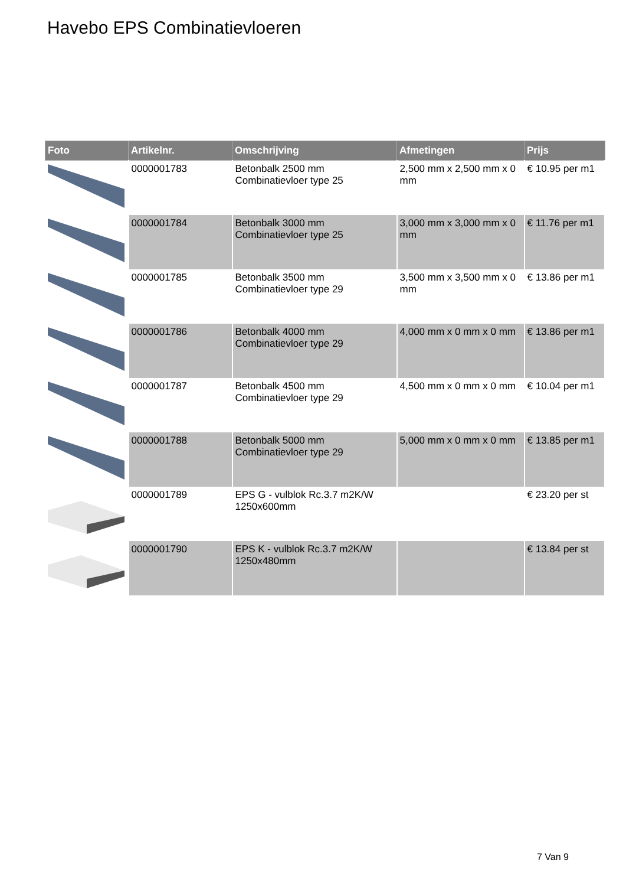Havebo EPS Combinatievloeren
| Foto | Artikelnr. | Omschrijving | Afmetingen | Prijs |
| --- | --- | --- | --- | --- |
| | 0000001783 | Betonbalk 2500 mm Combinatievloer type 25 | 2,500 mm x 2,500 mm x 0 mm | € 10.95 per m1 |
| | 0000001784 | Betonbalk 3000 mm Combinatievloer type 25 | 3,000 mm x 3,000 mm x 0 mm | € 11.76 per m1 |
| | 0000001785 | Betonbalk 3500 mm Combinatievloer type 29 | 3,500 mm x 3,500 mm x 0 mm | € 13.86 per m1 |
| | 0000001786 | Betonbalk 4000 mm Combinatievloer type 29 | 4,000 mm x 0 mm x 0 mm | € 13.86 per m1 |
| | 0000001787 | Betonbalk 4500 mm Combinatievloer type 29 | 4,500 mm x 0 mm x 0 mm | € 10.04 per m1 |
| | 0000001788 | Betonbalk 5000 mm Combinatievloer type 29 | 5,000 mm x 0 mm x 0 mm | € 13.85 per m1 |
| | 0000001789 | EPS G - vulblok Rc.3.7 m2K/W 1250x600mm | | € 23.20 per st |
| | 0000001790 | EPS K - vulblok Rc.3.7 m2K/W 1250x480mm | | € 13.84 per st |
7 Van 9